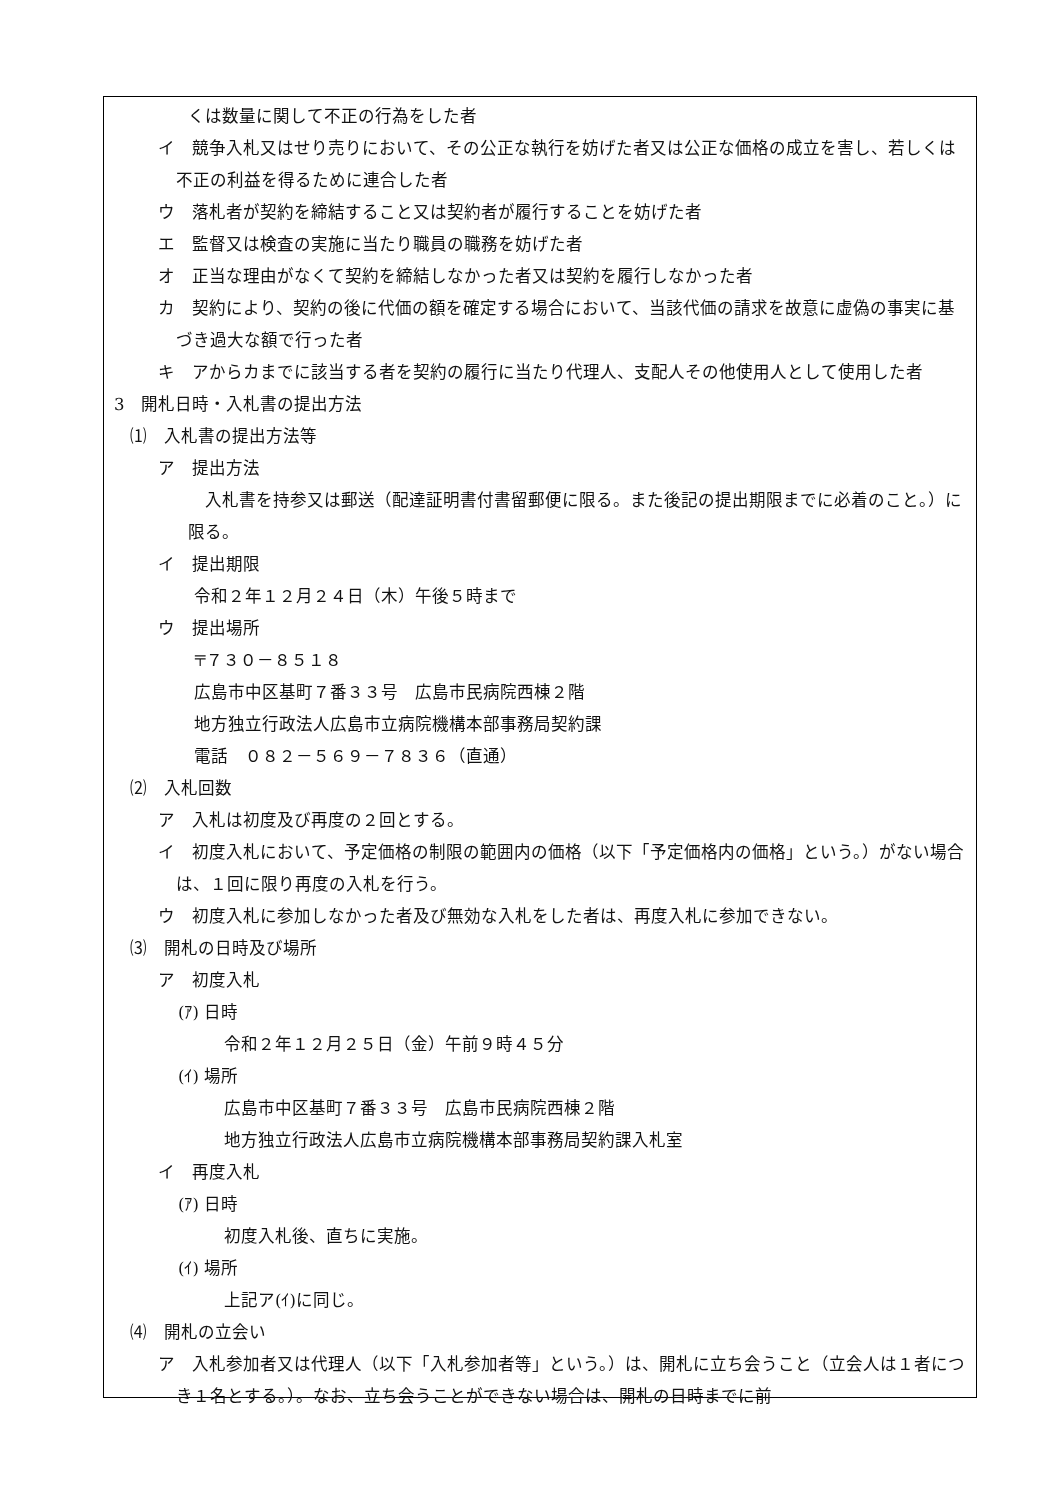くは数量に関して不正の行為をした者
イ　競争入札又はせり売りにおいて、その公正な執行を妨げた者又は公正な価格の成立を害し、若しくは不正の利益を得るために連合した者
ウ　落札者が契約を締結すること又は契約者が履行することを妨げた者
エ　監督又は検査の実施に当たり職員の職務を妨げた者
オ　正当な理由がなくて契約を締結しなかった者又は契約を履行しなかった者
カ　契約により、契約の後に代価の額を確定する場合において、当該代価の請求を故意に虚偽の事実に基づき過大な額で行った者
キ　アからカまでに該当する者を契約の履行に当たり代理人、支配人その他使用人として使用した者
3　開札日時・入札書の提出方法
⑴　入札書の提出方法等
ア　提出方法
　入札書を持参又は郵送（配達証明書付書留郵便に限る。また後記の提出期限までに必着のこと。）に限る。
イ　提出期限
令和２年１２月２４日（木）午後５時まで
ウ　提出場所
〒７３０－８５１８
広島市中区基町７番３３号　広島市民病院西棟２階
地方独立行政法人広島市立病院機構本部事務局契約課
電話　０８２－５６９－７８３６（直通）
⑵　入札回数
ア　入札は初度及び再度の２回とする。
イ　初度入札において、予定価格の制限の範囲内の価格（以下「予定価格内の価格」という。）がない場合は、１回に限り再度の入札を行う。
ウ　初度入札に参加しなかった者及び無効な入札をした者は、再度入札に参加できない。
⑶　開札の日時及び場所
ア　初度入札
(ｱ) 日時
令和２年１２月２５日（金）午前９時４５分
(ｲ) 場所
広島市中区基町７番３３号　広島市民病院西棟２階
地方独立行政法人広島市立病院機構本部事務局契約課入札室
イ　再度入札
(ｱ) 日時
初度入札後、直ちに実施。
(ｲ) 場所
上記ア(ｲ)に同じ。
⑷　開札の立会い
ア　入札参加者又は代理人（以下「入札参加者等」という。）は、開札に立ち会うこと（立会人は１者につき１名とする。）。なお、立ち会うことができない場合は、開札の日時までに前